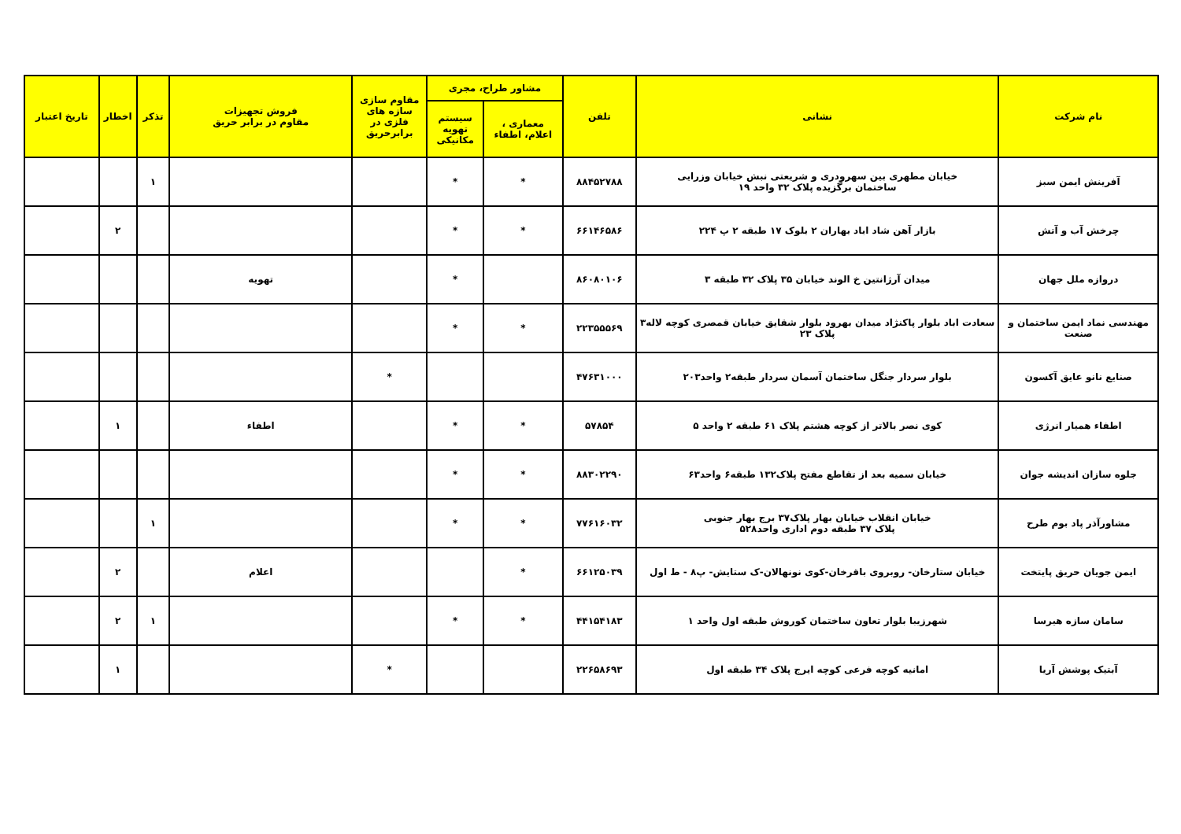| نام شرکت | نشانی | تلفن | مشاور طراح، مجری | | مقاوم سازی سازه های فلزی در برابرحریق | فروش تجهیزات مقاوم در برابر حریق | تذکر | اخطار | تاریخ اعتبار |
| --- | --- | --- | --- | --- | --- | --- | --- | --- | --- |
| | | | معماری ، اعلام، اطفاء | سیستم تهویه مکانیکی | | | | | |
| آفرینش ایمن سبز | خیابان مطهری بین سهرودری و شریعتی نبش خیابان وزرایی ساختمان برگزیده پلاک ۳۲ واحد ۱۹ | ۸۸۴۵۲۷۸۸ | * | * | | | ۱ | | |
| چرخش آب و آتش | بازار آهن شاد اباد بهاران ۲ بلوک ۱۷ طبقه ۲ پ ۲۲۴ | ۶۶۱۴۶۵۸۶ | * | * | | | | ۲ | |
| دروازه ملل جهان | میدان آرژانتین خ الوند خیابان ۳۵ پلاک ۳۲ طبقه ۳ | ۸۶۰۸۰۱۰۶ | | * | | تهویه | | | |
| مهندسی نماد ایمن ساختمان و صنعت | سعادت اباد بلوار پاکنژاد میدان بهرود بلوار شقایق خیابان قمصری کوچه لاله۳ پلاک ۲۳ | ۲۲۳۵۵۵۶۹ | * | * | | | | | |
| صنایع نانو عایق آکسون | بلوار سردار جنگل ساختمان آسمان سردار طبقه۲ واحد۲۰۳ | ۴۷۶۳۱۰۰۰ | | | * | | | | |
| اطفاء همیار انرژی | کوی نصر بالاتر از کوچه هشتم پلاک ۶۱ طبقه ۲ واحد ۵ | ۵۷۸۵۴ | * | * | | اطفاء | | ۱ | |
| جلوه سازان اندیشه جوان | خیابان سمیه بعد از تقاطع مفتح پلاک۱۳۲ طبقه۶ واحد۶۳ | ۸۸۳۰۲۲۹۰ | * | * | | | | | |
| مشاورآذر پاد بوم طرح | خیابان انقلاب خیابان بهار پلاک۳۷ برج بهار جنوبی پلاک ۳۷ طبقه دوم اداری واحد۵۲۸ | ۷۷۶۱۶۰۳۲ | * | * | | | ۱ | | |
| ایمن جویان حریق پایتخت | خیابان ستارخان- روبروی باقرخان-کوی نونهالان-ک ستایش- پ۸ - ط اول | ۶۶۱۲۵۰۳۹ | * | | | اعلام | | ۲ | |
| سامان سازه هیرسا | شهرزیبا بلوار تعاون ساختمان کوروش طبقه اول واحد ۱ | ۴۴۱۵۴۱۸۳ | * | * | | | ۱ | ۲ | |
| آبتیک پوشش آریا | امانیه کوچه فرعی کوچه ایرج پلاک ۳۴ طبقه اول | ۲۲۶۵۸۶۹۳ | | | * | | | ۱ | |